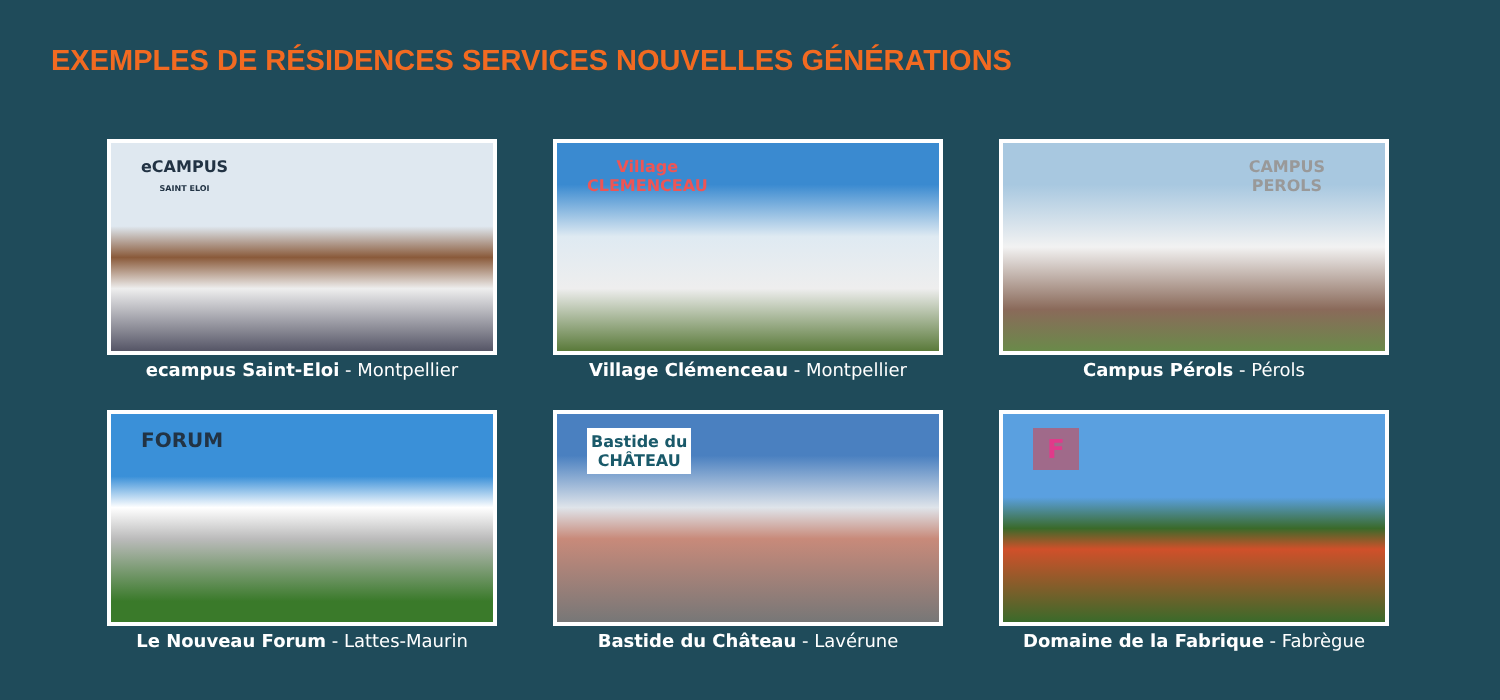EXEMPLES DE RÉSIDENCES SERVICES NOUVELLES GÉNÉRATIONS
eCAMPUS
SAINT ELOI
ecampus Saint-Eloi - Montpellier
Village
CLEMENCEAU
Village Clémenceau - Montpellier
CAMPUS
PEROLS
Campus Pérols - Pérols
FORUM
Le Nouveau Forum - Lattes-Maurin
Bastide du
CHÂTEAU
Bastide du Château - Lavérune
F
Domaine de la Fabrique - Fabrègue